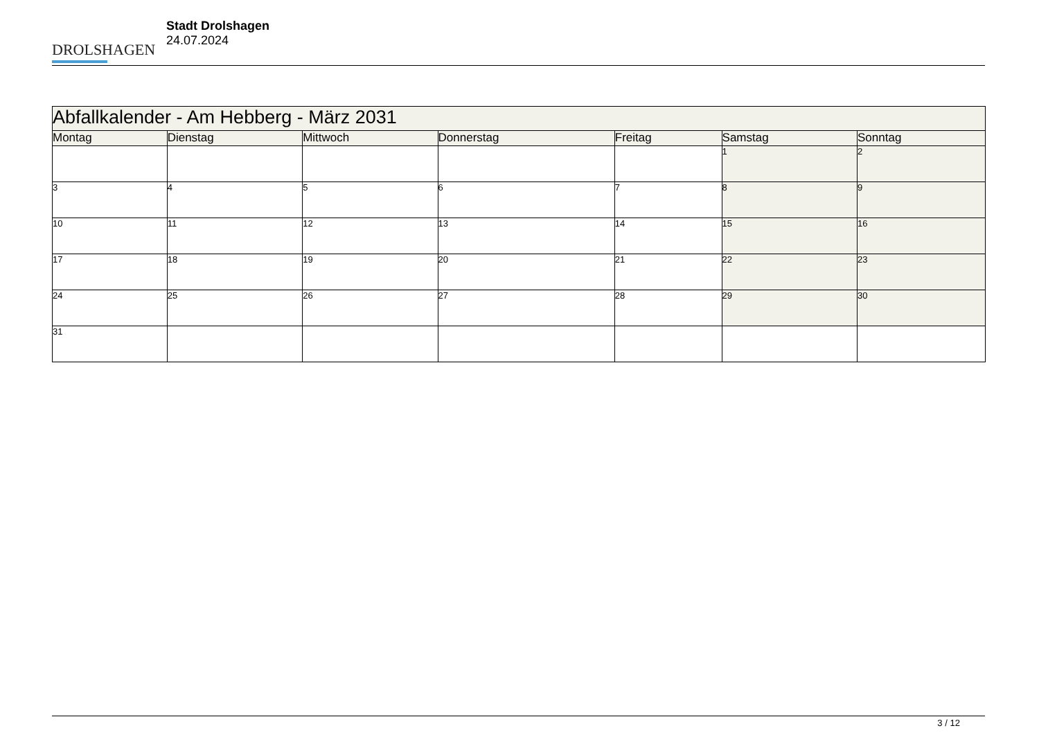DROLSHAGEN
Stadt Drolshagen
24.07.2024
| Abfallkalender - Am Hebberg - März 2031 | | | | | | |
| --- | --- | --- | --- | --- | --- | --- |
| Montag | Dienstag | Mittwoch | Donnerstag | Freitag | Samstag | Sonntag |
| | | | | | 1 | 2 |
| 3 | 4 | 5 | 6 | 7 | 8 | 9 |
| 10 | 11 | 12 | 13 | 14 | 15 | 16 |
| 17 | 18 | 19 | 20 | 21 | 22 | 23 |
| 24 | 25 | 26 | 27 | 28 | 29 | 30 |
| 31 | | | | | | |
3 / 12